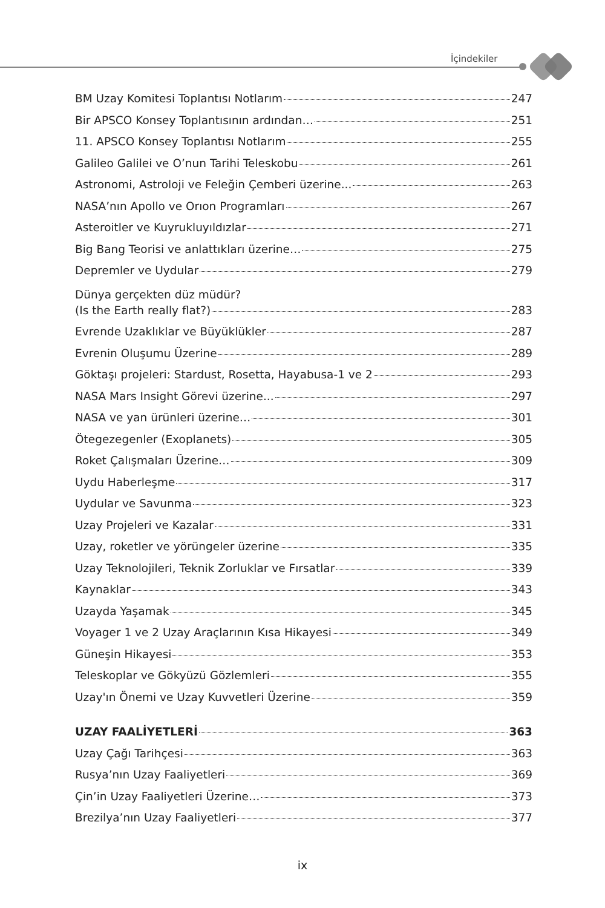İçindekiler
BM Uzay Komitesi Toplantısı Notlarım 247
Bir APSCO Konsey Toplantısının ardından… 251
11. APSCO Konsey Toplantısı Notlarım 255
Galileo Galilei ve O’nun Tarihi Teleskobu 261
Astronomi, Astroloji ve Feleğin Çemberi üzerine... 263
NASA’nın Apollo ve Orıon Programları 267
Asteroitler ve Kuyrukluyıldızlar 271
Big Bang Teorisi ve anlattıkları üzerine… 275
Depremler ve Uydular 279
Dünya gerçekten düz müdür?
(Is the Earth really flat?) 283
Evrende Uzaklıklar ve Büyüklükler 287
Evrenin Oluşumu Üzerine 289
Göktaşı projeleri: Stardust, Rosetta, Hayabusa-1 ve 2 293
NASA Mars Insight Görevi üzerine... 297
NASA ve yan ürünleri üzerine… 301
Ötegezegenler (Exoplanets) 305
Roket Çalışmaları Üzerine… 309
Uydu Haberleşme 317
Uydular ve Savunma 323
Uzay Projeleri ve Kazalar 331
Uzay, roketler ve yörüngeler üzerine 335
Uzay Teknolojileri, Teknik Zorluklar ve Fırsatlar 339
Kaynaklar 343
Uzayda Yaşamak 345
Voyager 1 ve 2 Uzay Araçlarının Kısa Hikayesi 349
Güneşin Hikayesi 353
Teleskoplar ve Gökyüzü Gözlemleri 355
Uzay'ın Önemi ve Uzay Kuvvetleri Üzerine 359
UZAY FAALİYETLERİ 363
Uzay Çağı Tarihçesi 363
Rusya’nın Uzay Faaliyetleri 369
Çin’in Uzay Faaliyetleri Üzerine… 373
Brezilya’nın Uzay Faaliyetleri 377
ix